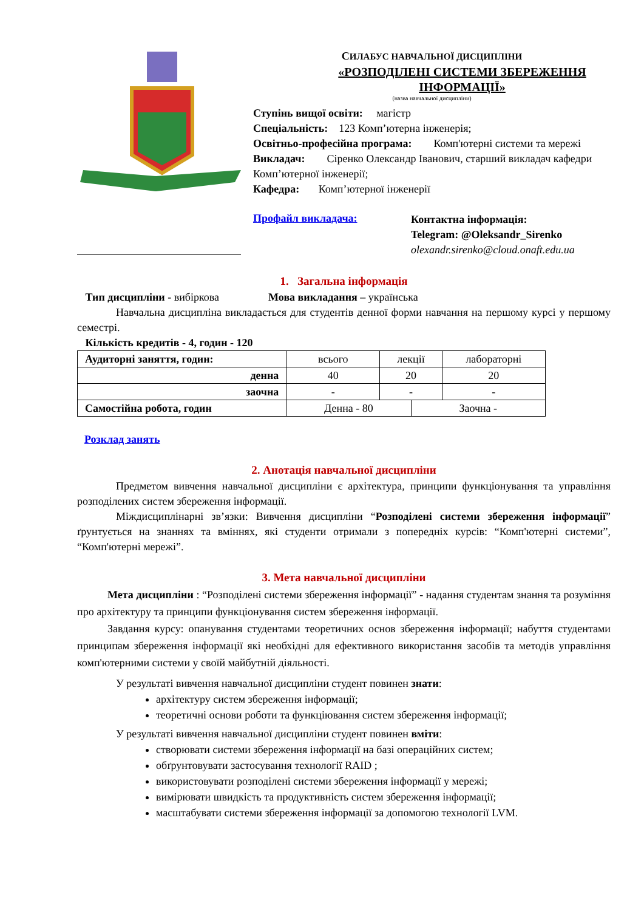СИЛАБУС НАВЧАЛЬНОЇ ДИСЦИПЛІНИ
«РОЗПОДІЛЕНІ СИСТЕМИ ЗБЕРЕЖЕННЯ ІНФОРМАЦІЇ»
(назва навчальної дисципліни)
Ступінь вищої освіти: магістр
Спеціальність: 123 Комп’ютерна інженерія;
Освітньо-професійна програма: Комп'ютерні системи та мережі
Викладач: Сіренко Олександр Іванович, старший викладач кафедри Комп’ютерної інженерії;
Кафедра: Комп’ютерної інженерії
Профайл викладача:
Контактна інформація:
Telegram: @Oleksandr_Sirenko
olexandr.sirenko@cloud.onaft.edu.ua
1. Загальна інформація
Тип дисципліни - вибіркова Мова викладання – українська
Навчальна дисципліна викладається для студентів денної форми навчання на першому курсі у першому семестрі.
Кількість кредитів - 4, годин - 120
| Аудиторні заняття, годин: | всього | лекції | | лабораторні |
| денна | 40 | 20 | | 20 |
| заочна | - | - | | - |
| Самостійна робота, годин | Денна - 80 | | Заочна - | |
Розклад занять
2. Анотація навчальної дисципліни
Предметом вивчення навчальної дисципліни є архітектура, принципи функціонування та управління розподілених систем збереження інформації.
Міждисциплінарні зв’язки: Вивчення дисципліни “Розподілені системи збереження інформації” ґрунтується на знаннях та вміннях, які студенти отримали з попередніх курсів: “Комп'ютерні системи”, “Комп'ютерні мережі”.
3. Мета навчальної дисципліни
Мета дисципліни : “Розподілені системи збереження інформації” - надання студентам знання та розуміння про архітектуру та принципи функціонування систем збереження інформації.
Завдання курсу: опанування студентами теоретичних основ збереження інформації; набуття студентами принципам збереження інформації які необхідні для ефективного використання засобів та методів управління комп'ютерними системи у своїй майбутній діяльності.
У результаті вивчення навчальної дисципліни студент повинен знати:
архітектуру систем збереження інформації;
теоретичні основи роботи та функціювання систем збереження інформації;
У результаті вивчення навчальної дисципліни студент повинен вміти:
створювати системи збереження інформації на базі операційних систем;
обґрунтовувати застосування технології RAID ;
використовувати розподілені системи збереження інформації у мережі;
вимірювати швидкість та продуктивність систем збереження інформації;
масштабувати системи збереження інформації за допомогою технології LVM.